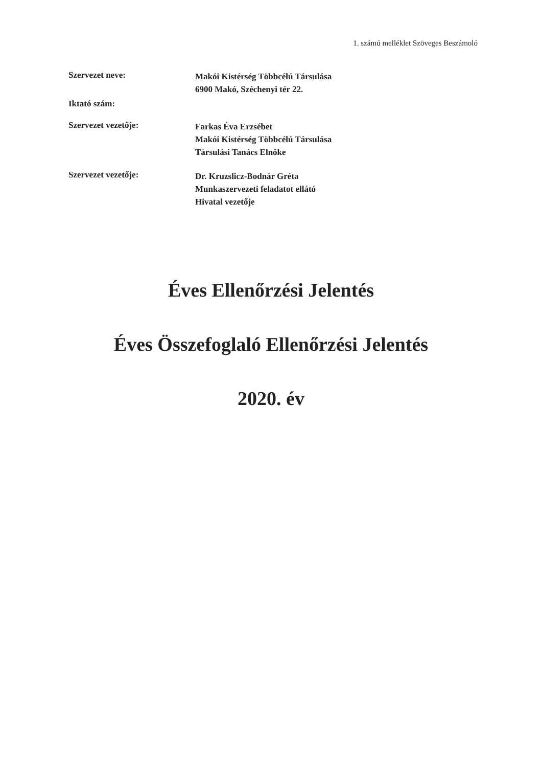1. számú melléklet Szöveges Beszámoló
Szervezet neve:
Makói Kistérség Többcélú Társulása
6900 Makó, Széchenyi tér 22.
Iktató szám:
Szervezet vezetője:
Farkas Éva Erzsébet
Makói Kistérség Többcélú Társulása
Társulási Tanács Elnöke
Szervezet vezetője:
Dr. Kruzslicz-Bodnár Gréta
Munkaszervezeti feladatot ellátó
Hivatal vezetője
Éves Ellenőrzési Jelentés
Éves Összefoglaló Ellenőrzési Jelentés
2020. év